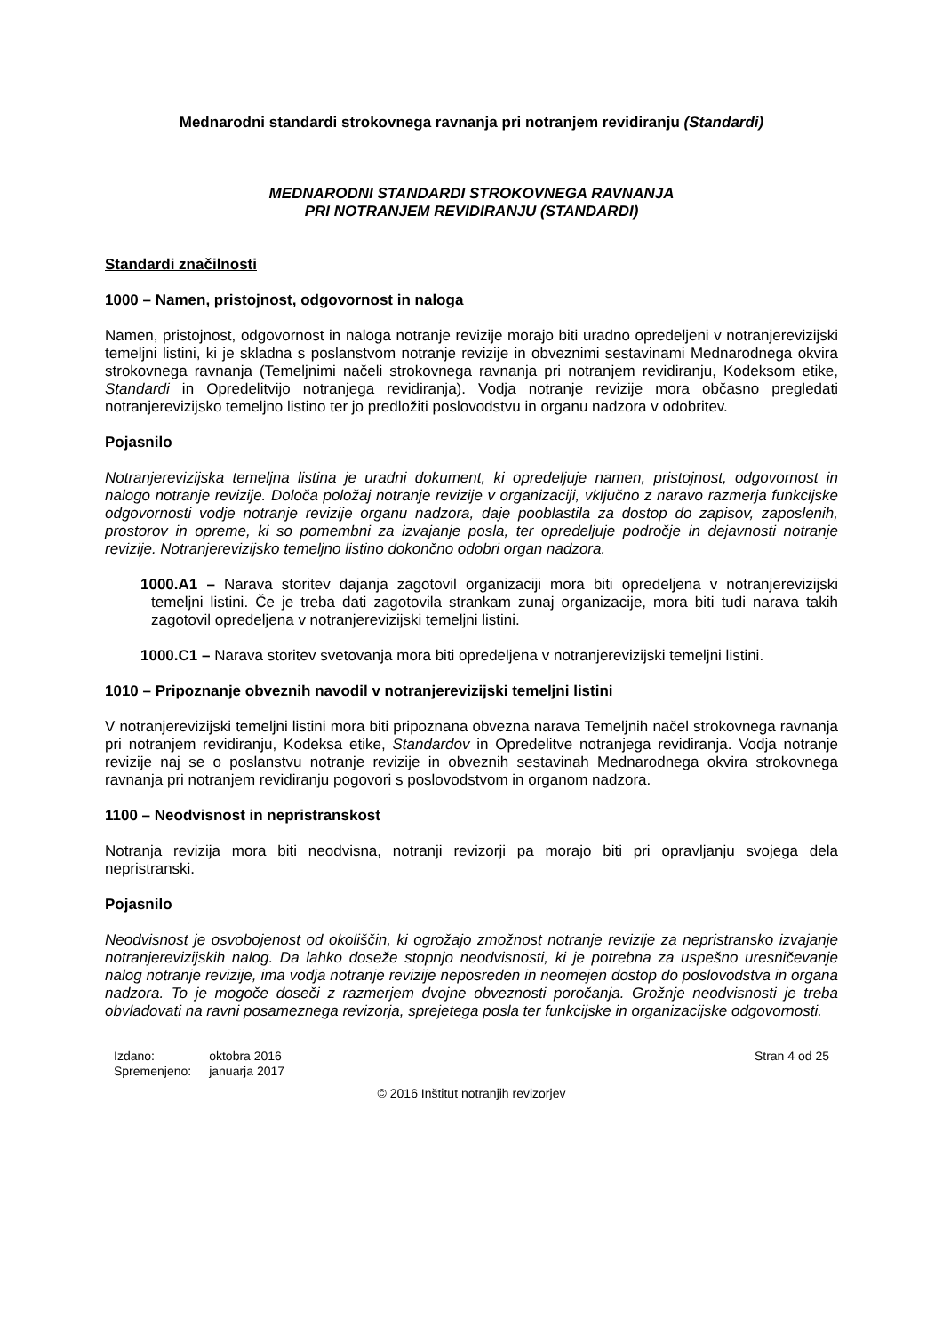Mednarodni standardi strokovnega ravnanja pri notranjem revidiranju (Standardi)
MEDNARODNI STANDARDI STROKOVNEGA RAVNANJA
PRI NOTRANJEM REVIDIRANJU (STANDARDI)
Standardi značilnosti
1000 – Namen, pristojnost, odgovornost in naloga
Namen, pristojnost, odgovornost in naloga notranje revizije morajo biti uradno opredeljeni v notranjerevizijski temeljni listini, ki je skladna s poslanstvom notranje revizije in obveznimi sestavinami Mednarodnega okvira strokovnega ravnanja (Temeljnimi načeli strokovnega ravnanja pri notranjem revidiranju, Kodeksom etike, Standardi in Opredelitvijo notranjega revidiranja). Vodja notranje revizije mora občasno pregledati notranjerevizijsko temeljno listino ter jo predložiti poslovodstvu in organu nadzora v odobritev.
Pojasnilo
Notranjerevizijska temeljna listina je uradni dokument, ki opredeljuje namen, pristojnost, odgovornost in nalogo notranje revizije. Določa položaj notranje revizije v organizaciji, vključno z naravo razmerja funkcijske odgovornosti vodje notranje revizije organu nadzora, daje pooblastila za dostop do zapisov, zaposlenih, prostorov in opreme, ki so pomembni za izvajanje posla, ter opredeljuje področje in dejavnosti notranje revizije. Notranjerevizijsko temeljno listino dokončno odobri organ nadzora.
1000.A1 – Narava storitev dajanja zagotovil organizaciji mora biti opredeljena v notranjerevizijski temeljni listini. Če je treba dati zagotovila strankam zunaj organizacije, mora biti tudi narava takih zagotovil opredeljena v notranjerevizijski temeljni listini.
1000.C1 – Narava storitev svetovanja mora biti opredeljena v notranjerevizijski temeljni listini.
1010 – Pripoznanje obveznih navodil v notranjerevizijski temeljni listini
V notranjerevizijski temeljni listini mora biti pripoznana obvezna narava Temeljnih načel strokovnega ravnanja pri notranjem revidiranju, Kodeksa etike, Standardov in Opredelitve notranjega revidiranja. Vodja notranje revizije naj se o poslanstvu notranje revizije in obveznih sestavinah Mednarodnega okvira strokovnega ravnanja pri notranjem revidiranju pogovori s poslovodstvom in organom nadzora.
1100 – Neodvisnost in nepristranskost
Notranja revizija mora biti neodvisna, notranji revizorji pa morajo biti pri opravljanju svojega dela nepristranski.
Pojasnilo
Neodvisnost je osvobojenost od okoliščin, ki ogrožajo zmožnost notranje revizije za nepristransko izvajanje notranjerevizijskih nalog. Da lahko doseže stopnjo neodvisnosti, ki je potrebna za uspešno uresničevanje nalog notranje revizije, ima vodja notranje revizije neposreden in neomejen dostop do poslovodstva in organa nadzora. To je mogoče doseči z razmerjem dvojne obveznosti poročanja. Grožnje neodvisnosti je treba obvladovati na ravni posameznega revizorja, sprejetega posla ter funkcijske in organizacijske odgovornosti.
| Izdano: | oktobra 2016 |
| Spremenjeno: | januarja 2017 |
Stran 4 od 25
© 2016 Inštitut notranjih revizorjev